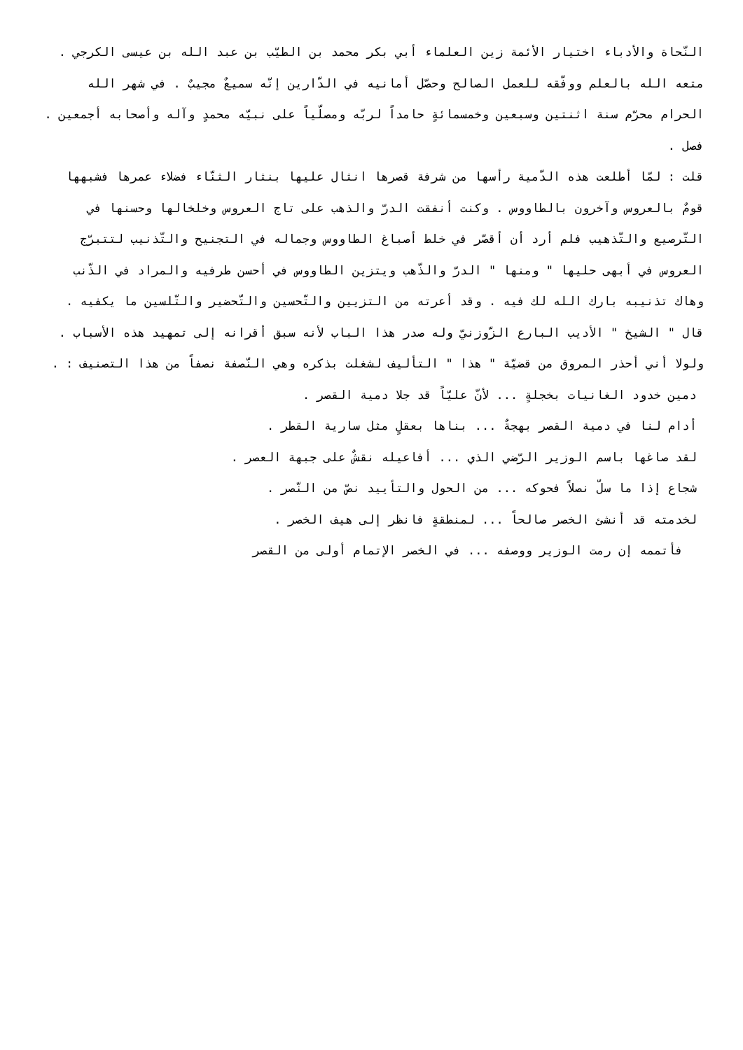النّحاة والأدباء اختيار الأئمة زين العلماء أبي بكر محمد بن الطيّب بن عبد الله بن عيسى الكرجي . متعه الله بالعلم ووفّقه للعمل الصالح وحصّل أمانيه في الدّارين إنّه سميعٌ مجيبٌ . في شهر الله الحرام محرّم سنة اثنتين وسبعين وخمسمائةٍ حامداً لربّه ومصلّياً على نبيّه محمدٍ وآله وأصحابه أجمعين .
فصل .
قلت : لمّا أطلعت هذه الدّمية رأسها من شرفة قصرها انثال عليها بنثار الثنّاء فضلاء عمرها فشبهها قومٌ بالعروس وآخرون بالطاووس . وكنت أنفقت الدرّ والذهب على تاج العروس وخلخالها وحسنها في التّرصيع والتّذهيب فلم أرد أن أقصّر في خلط أصباغ الطاووس وجماله في التجنيح والتّذنيب لتتبرّج العروس في أبهى حليها " ومنها " الدرّ والذّهب ويتزين الطاووس في أحسن طرفيه والمراد في الذّنب وهاك تذنيبه بارك الله لك فيه . وقد أعرته من التزيين والتّحسين والتّحضير والتّلسين ما يكفيه .
قال " الشيخ " الأديب البارع الزّوزنيّ وله صدر هذا الباب لأنه سبق أقرانه إلى تمهيد هذه الأسباب . ولولا أني أحذر المروق من قضيّة " هذا " التأليف لشغلت بذكره وهي النّصفة نصفاً من هذا التصنيف : .
دمين خدود الغانيات بخجلةٍ ... لأنّ عليّاً قد جلا دمية القصر .
أدام لنا في دمية القصر بهجةٌ ... بناها بعقلٍ مثل سارية القطر .
لقد صاغها باسم الوزير الرّضي الذي ... أفاعيله نقشٌ على جبهة العصر .
شجاع إذا ما سلّ نصلاً فحوكه ... من الحول والتأييد نصّ من النّصر .
لخدمته قد أنشئ الخصر صالحاً ... لمنطقةٍ فانظر إلى هيف الخصر .
فأتممه إن رمت الوزير ووصفه ... في الخصر الإتمام أولى من القصر